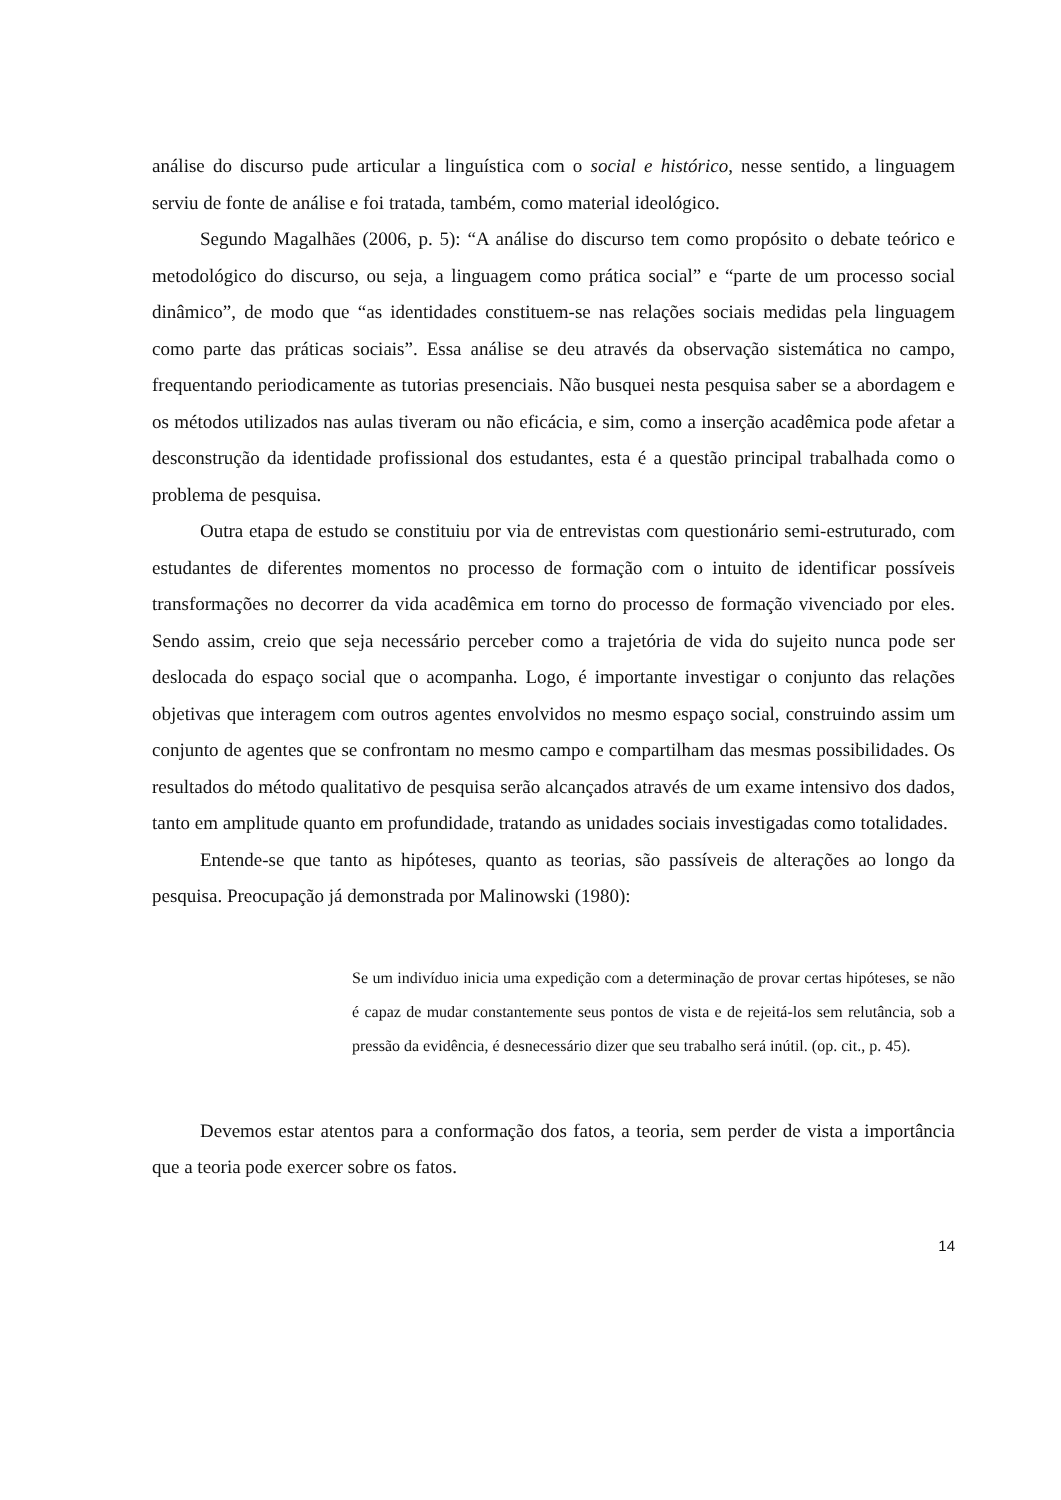análise do discurso pude articular a linguística com o social e histórico, nesse sentido, a linguagem serviu de fonte de análise e foi tratada, também, como material ideológico.
Segundo Magalhães (2006, p. 5): “A análise do discurso tem como propósito o debate teórico e metodológico do discurso, ou seja, a linguagem como prática social” e “parte de um processo social dinâmico”, de modo que “as identidades constituem-se nas relações sociais medidas pela linguagem como parte das práticas sociais”. Essa análise se deu através da observação sistemática no campo, frequentando periodicamente as tutorias presenciais. Não busquei nesta pesquisa saber se a abordagem e os métodos utilizados nas aulas tiveram ou não eficácia, e sim, como a inserção acadêmica pode afetar a desconstrução da identidade profissional dos estudantes, esta é a questão principal trabalhada como o problema de pesquisa.
Outra etapa de estudo se constituiu por via de entrevistas com questionário semi-estruturado, com estudantes de diferentes momentos no processo de formação com o intuito de identificar possíveis transformações no decorrer da vida acadêmica em torno do processo de formação vivenciado por eles. Sendo assim, creio que seja necessário perceber como a trajetória de vida do sujeito nunca pode ser deslocada do espaço social que o acompanha. Logo, é importante investigar o conjunto das relações objetivas que interagem com outros agentes envolvidos no mesmo espaço social, construindo assim um conjunto de agentes que se confrontam no mesmo campo e compartilham das mesmas possibilidades. Os resultados do método qualitativo de pesquisa serão alcançados através de um exame intensivo dos dados, tanto em amplitude quanto em profundidade, tratando as unidades sociais investigadas como totalidades.
Entende-se que tanto as hipóteses, quanto as teorias, são passíveis de alterações ao longo da pesquisa. Preocupação já demonstrada por Malinowski (1980):
Se um indivíduo inicia uma expedição com a determinação de provar certas hipóteses, se não é capaz de mudar constantemente seus pontos de vista e de rejeitá-los sem relutância, sob a pressão da evidência, é desnecessário dizer que seu trabalho será inútil. (op. cit., p. 45).
Devemos estar atentos para a conformação dos fatos, a teoria, sem perder de vista a importância que a teoria pode exercer sobre os fatos.
14